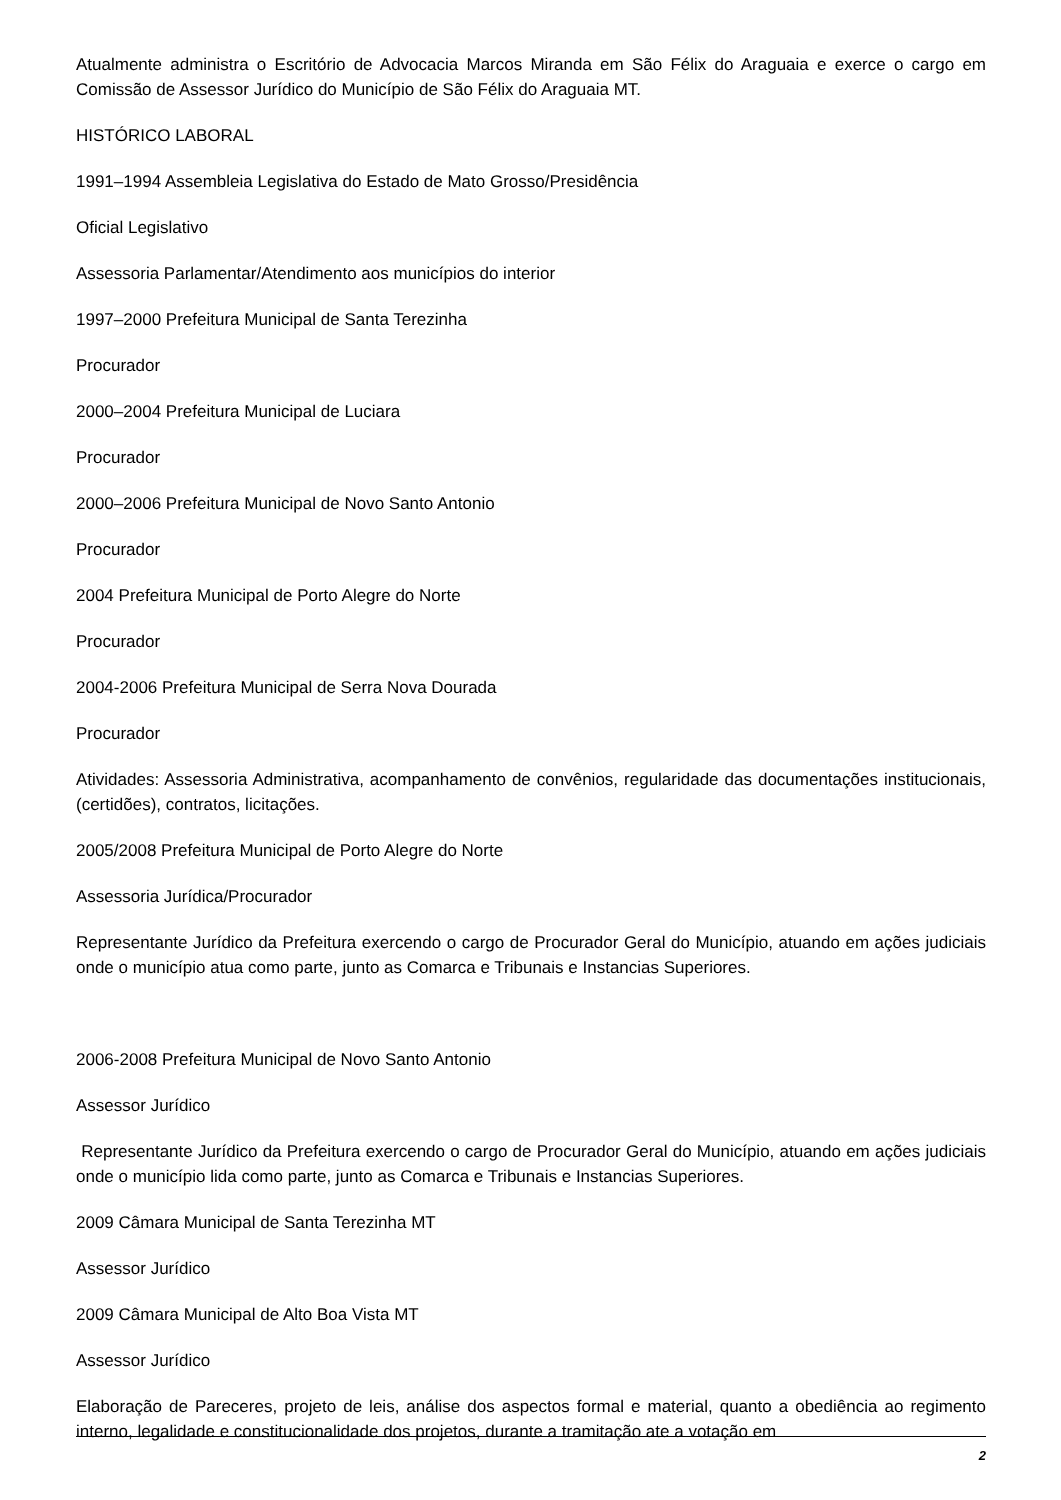Atualmente administra o Escritório de Advocacia Marcos Miranda em São Félix do Araguaia e exerce o cargo em Comissão de Assessor Jurídico do Município de São Félix do Araguaia MT.
HISTÓRICO LABORAL
1991–1994 Assembleia Legislativa do Estado de Mato Grosso/Presidência
Oficial Legislativo
Assessoria Parlamentar/Atendimento aos municípios do interior
1997–2000 Prefeitura Municipal de Santa Terezinha
Procurador
2000–2004 Prefeitura Municipal de Luciara
Procurador
2000–2006 Prefeitura Municipal de Novo Santo Antonio
Procurador
2004 Prefeitura Municipal de Porto Alegre do Norte
Procurador
2004-2006 Prefeitura Municipal de Serra Nova Dourada
Procurador
Atividades: Assessoria Administrativa, acompanhamento de convênios, regularidade das documentações institucionais, (certidões), contratos, licitações.
2005/2008 Prefeitura Municipal de Porto Alegre do Norte
Assessoria Jurídica/Procurador
Representante Jurídico da Prefeitura exercendo o cargo de Procurador Geral do Município, atuando em ações judiciais onde o município atua como parte, junto as Comarca e Tribunais e Instancias Superiores.
2006-2008 Prefeitura Municipal de Novo Santo Antonio
Assessor Jurídico
Representante Jurídico da Prefeitura exercendo o cargo de Procurador Geral do Município, atuando em ações judiciais onde o município lida como parte, junto as Comarca e Tribunais e Instancias Superiores.
2009 Câmara Municipal de Santa Terezinha MT
Assessor Jurídico
2009 Câmara Municipal de Alto Boa Vista MT
Assessor Jurídico
Elaboração de Pareceres, projeto de leis, análise dos aspectos formal e material, quanto a obediência ao regimento interno, legalidade e constitucionalidade dos projetos, durante a tramitação ate a votação em
2